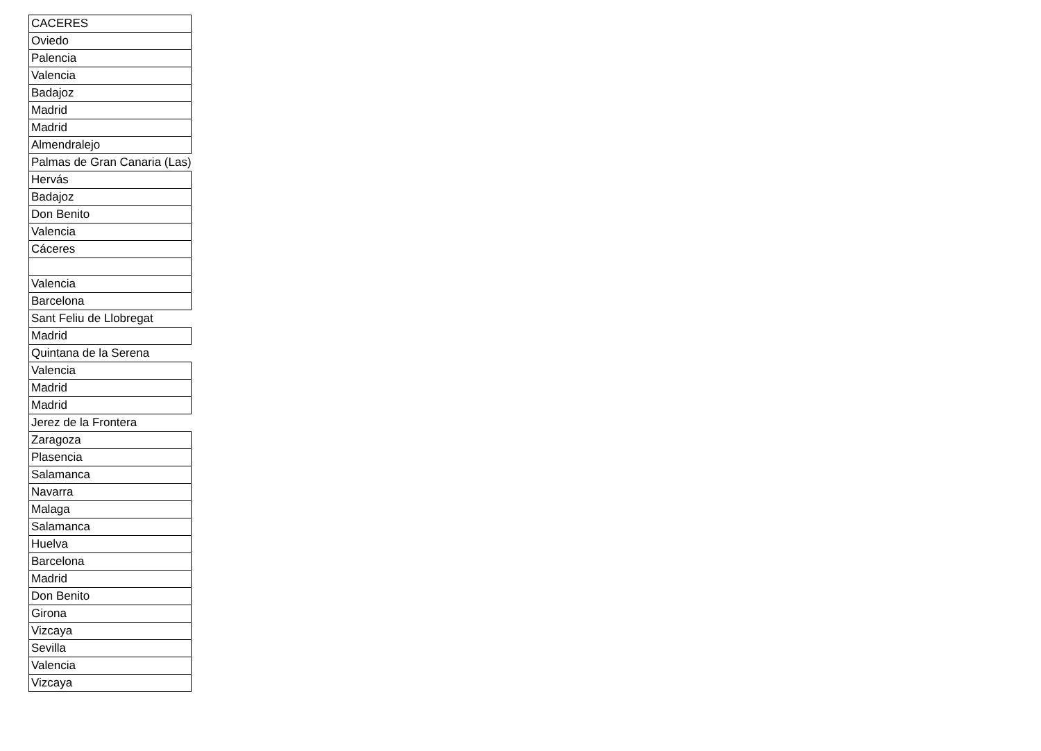| CACERES |
| Oviedo |
| Palencia |
| Valencia |
| Badajoz |
| Madrid |
| Madrid |
| Almendralejo |
| Palmas de Gran Canaria (Las) |
| Hervás |
| Badajoz |
| Don Benito |
| Valencia |
| Cáceres |
| Valencia |
| Barcelona |
| Sant Feliu de Llobregat |
| Madrid |
| Quintana de la Serena |
| Valencia |
| Madrid |
| Madrid |
| Jerez de la Frontera |
| Zaragoza |
| Plasencia |
| Salamanca |
| Navarra |
| Malaga |
| Salamanca |
| Huelva |
| Barcelona |
| Madrid |
| Don Benito |
| Girona |
| Vizcaya |
| Sevilla |
| Valencia |
| Vizcaya |